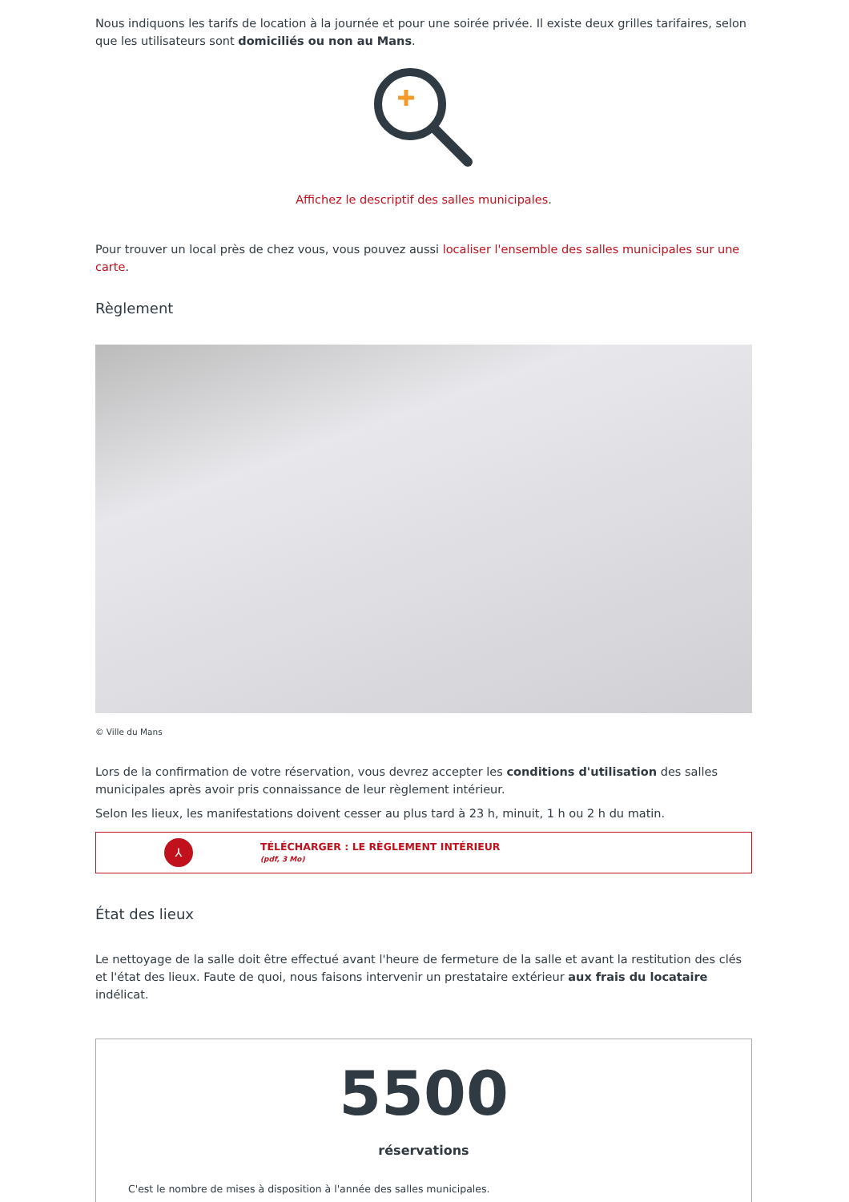Nous indiquons les tarifs de location à la journée et pour une soirée privée. Il existe deux grilles tarifaires, selon que les utilisateurs sont domiciliés ou non au Mans.
Affichez le descriptif des salles municipales.
Pour trouver un local près de chez vous, vous pouvez aussi localiser l'ensemble des salles municipales sur une carte.
Règlement
© Ville du Mans
Lors de la confirmation de votre réservation, vous devrez accepter les conditions d'utilisation des salles municipales après avoir pris connaissance de leur règlement intérieur.
Selon les lieux, les manifestations doivent cesser au plus tard à 23 h, minuit, 1 h ou 2 h du matin.
⅄
TÉLÉCHARGER : LE RÈGLEMENT INTÉRIEUR
(pdf, 3 Mo)
État des lieux
Le nettoyage de la salle doit être effectué avant l'heure de fermeture de la salle et avant la restitution des clés et l'état des lieux. Faute de quoi, nous faisons intervenir un prestataire extérieur aux frais du locataire indélicat.
5500
réservations
C'est le nombre de mises à disposition à l'année des salles municipales.